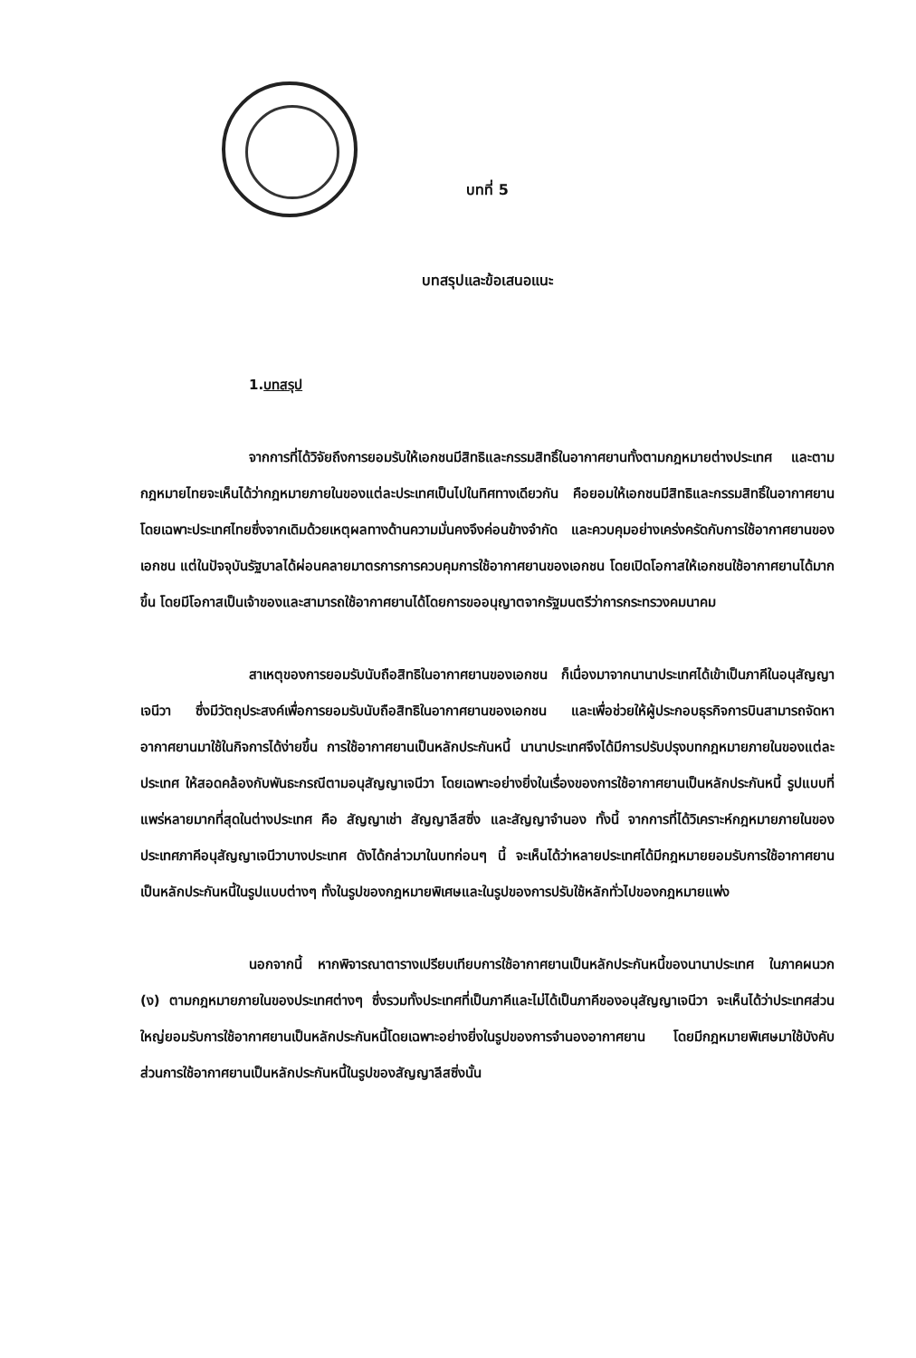บทที่ 5
บทสรุปและข้อเสนอแนะ
1.บทสรุป
จากการที่ได้วิจัยถึงการยอมรับให้เอกชนมีสิทธิและกรรมสิทธิ์ในอากาศยานทั้งตามกฎหมายต่างประเทศ และตามกฎหมายไทยจะเห็นได้ว่ากฎหมายภายในของแต่ละประเทศเป็นไปในทิศทางเดียวกัน คือยอมให้เอกชนมีสิทธิและกรรมสิทธิ์ในอากาศยาน โดยเฉพาะประเทศไทยซึ่งจากเดิมด้วยเหตุผลทางด้านความมั่นคงจึงค่อนข้างจำกัด และควบคุมอย่างเคร่งครัดกับการใช้อากาศยานของเอกชน แต่ในปัจจุบันรัฐบาลได้ผ่อนคลายมาตรการการควบคุมการใช้อากาศยานของเอกชน โดยเปิดโอกาสให้เอกชนใช้อากาศยานได้มากขึ้น โดยมีโอกาสเป็นเจ้าของและสามารถใช้อากาศยานได้โดยการขออนุญาตจากรัฐมนตรีว่าการกระทรวงคมนาคม
สาเหตุของการยอมรับนับถือสิทธิในอากาศยานของเอกชน ก็เนื่องมาจากนานาประเทศได้เข้าเป็นภาคีในอนุสัญญาเจนีวา ซึ่งมีวัตถุประสงค์เพื่อการยอมรับนับถือสิทธิในอากาศยานของเอกชน และเพื่อช่วยให้ผู้ประกอบธุรกิจการบินสามารถจัดหาอากาศยานมาใช้ในกิจการได้ง่ายขึ้น การใช้อากาศยานเป็นหลักประกันหนี้ นานาประเทศจึงได้มีการปรับปรุงบทกฎหมายภายในของแต่ละประเทศ ให้สอดคล้องกับพันธะกรณีตามอนุสัญญาเจนีวา โดยเฉพาะอย่างยิ่งในเรื่องของการใช้อากาศยานเป็นหลักประกันหนี้ รูปแบบที่แพร่หลายมากที่สุดในต่างประเทศ คือ สัญญาเช่า สัญญาลีสซิ่ง และสัญญาจำนอง ทั้งนี้ จากการที่ได้วิเคราะห์กฎหมายภายในของประเทศภาคีอนุสัญญาเจนีวาบางประเทศ ดังได้กล่าวมาในบทก่อนๆ นี้ จะเห็นได้ว่าหลายประเทศได้มีกฎหมายยอมรับการใช้อากาศยานเป็นหลักประกันหนี้ในรูปแบบต่างๆ ทั้งในรูปของกฎหมายพิเศษและในรูปของการปรับใช้หลักทั่วไปของกฎหมายแพ่ง
นอกจากนี้ หากพิจารณาตารางเปรียบเทียบการใช้อากาศยานเป็นหลักประกันหนี้ของนานาประเทศ ในภาคผนวก (ง) ตามกฎหมายภายในของประเทศต่างๆ ซึ่งรวมทั้งประเทศที่เป็นภาคีและไม่ได้เป็นภาคีของอนุสัญญาเจนีวา จะเห็นได้ว่าประเทศส่วนใหญ่ยอมรับการใช้อากาศยานเป็นหลักประกันหนี้โดยเฉพาะอย่างยิ่งในรูปของการจำนองอากาศยาน โดยมีกฎหมายพิเศษมาใช้บังคับ ส่วนการใช้อากาศยานเป็นหลักประกันหนี้ในรูปของสัญญาลีสซิ่งนั้น